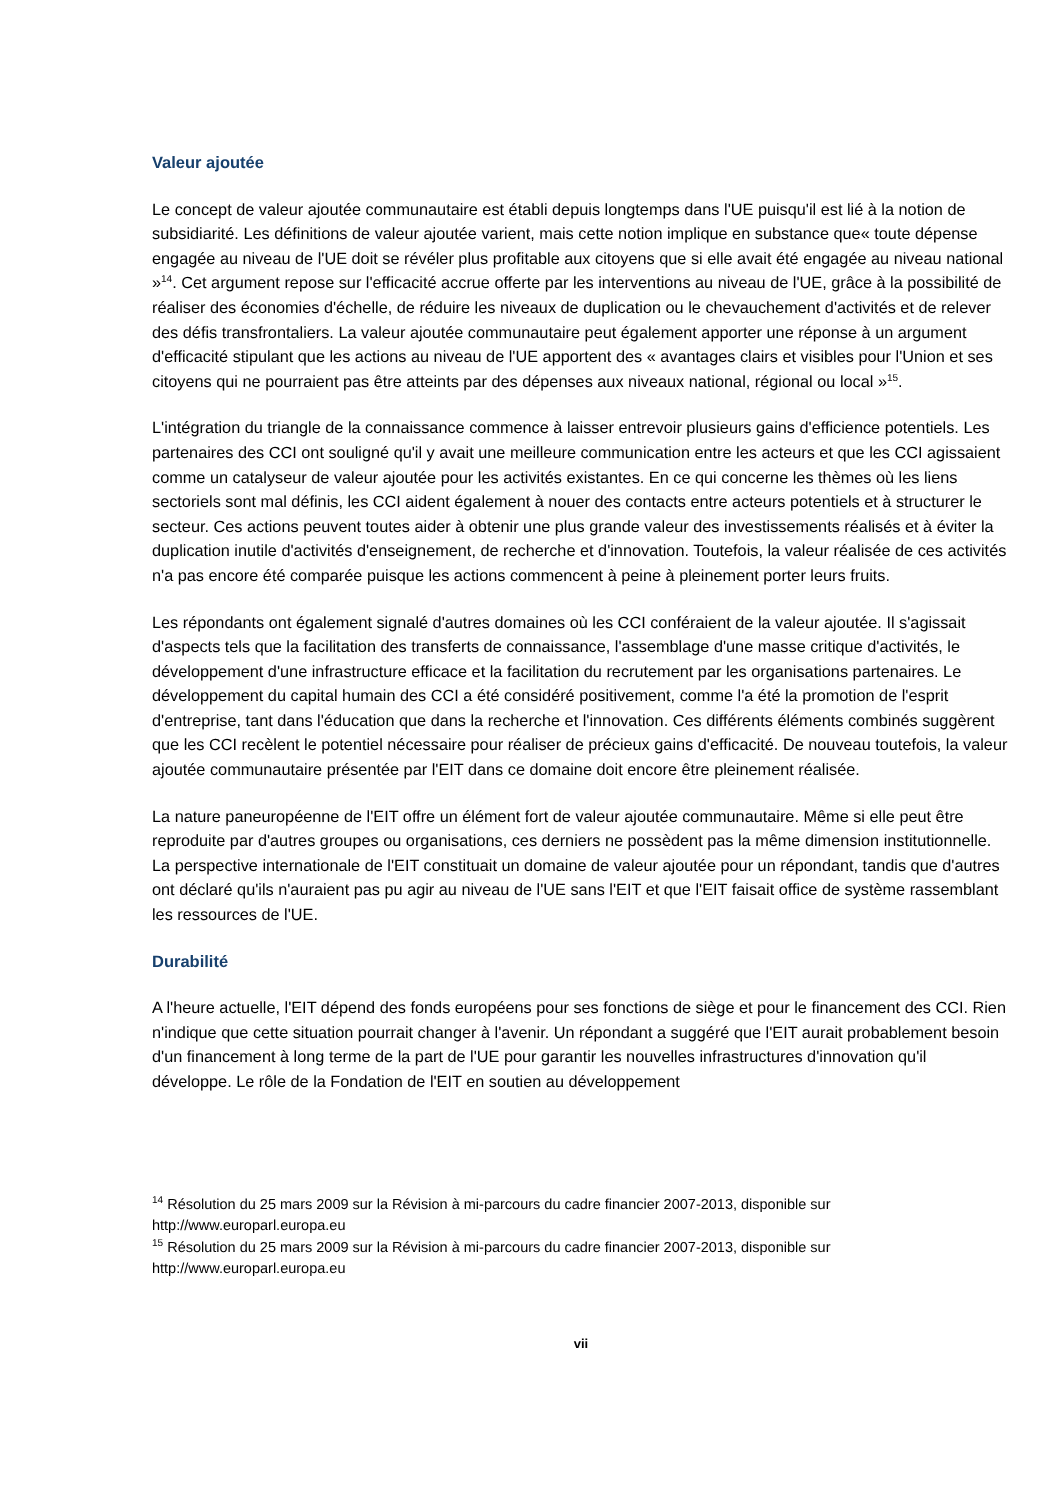Valeur ajoutée
Le concept de valeur ajoutée communautaire est établi depuis longtemps dans l'UE puisqu'il est lié à la notion de subsidiarité. Les définitions de valeur ajoutée varient, mais cette notion implique en substance que« toute dépense engagée au niveau de l'UE doit se révéler plus profitable aux citoyens que si elle avait été engagée au niveau national »<sup>14</sup>. Cet argument repose sur l'efficacité accrue offerte par les interventions au niveau de l'UE, grâce à la possibilité de réaliser des économies d'échelle, de réduire les niveaux de duplication ou le chevauchement d'activités et de relever des défis transfrontaliers. La valeur ajoutée communautaire peut également apporter une réponse à un argument d'efficacité stipulant que les actions au niveau de l'UE apportent des « avantages clairs et visibles pour l'Union et ses citoyens qui ne pourraient pas être atteints par des dépenses aux niveaux national, régional ou local »<sup>15</sup>.
L'intégration du triangle de la connaissance commence à laisser entrevoir plusieurs gains d'efficience potentiels. Les partenaires des CCI ont souligné qu'il y avait une meilleure communication entre les acteurs et que les CCI agissaient comme un catalyseur de valeur ajoutée pour les activités existantes. En ce qui concerne les thèmes où les liens sectoriels sont mal définis, les CCI aident également à nouer des contacts entre acteurs potentiels et à structurer le secteur. Ces actions peuvent toutes aider à obtenir une plus grande valeur des investissements réalisés et à éviter la duplication inutile d'activités d'enseignement, de recherche et d'innovation. Toutefois, la valeur réalisée de ces activités n'a pas encore été comparée puisque les actions commencent à peine à pleinement porter leurs fruits.
Les répondants ont également signalé d'autres domaines où les CCI conféraient de la valeur ajoutée. Il s'agissait d'aspects tels que la facilitation des transferts de connaissance, l'assemblage d'une masse critique d'activités, le développement d'une infrastructure efficace et la facilitation du recrutement par les organisations partenaires. Le développement du capital humain des CCI a été considéré positivement, comme l'a été la promotion de l'esprit d'entreprise, tant dans l'éducation que dans la recherche et l'innovation. Ces différents éléments combinés suggèrent que les CCI recèlent le potentiel nécessaire pour réaliser de précieux gains d'efficacité. De nouveau toutefois, la valeur ajoutée communautaire présentée par l'EIT dans ce domaine doit encore être pleinement réalisée.
La nature paneuropéenne de l'EIT offre un élément fort de valeur ajoutée communautaire. Même si elle peut être reproduite par d'autres groupes ou organisations, ces derniers ne possèdent pas la même dimension institutionnelle. La perspective internationale de l'EIT constituait un domaine de valeur ajoutée pour un répondant, tandis que d'autres ont déclaré qu'ils n'auraient pas pu agir au niveau de l'UE sans l'EIT et que l'EIT faisait office de système rassemblant les ressources de l'UE.
Durabilité
A l'heure actuelle, l'EIT dépend des fonds européens pour ses fonctions de siège et pour le financement des CCI. Rien n'indique que cette situation pourrait changer à l'avenir. Un répondant a suggéré que l'EIT aurait probablement besoin d'un financement à long terme de la part de l'UE pour garantir les nouvelles infrastructures d'innovation qu'il développe. Le rôle de la Fondation de l'EIT en soutien au développement
<sup>14</sup> Résolution du 25 mars 2009 sur la Révision à mi-parcours du cadre financier 2007-2013, disponible sur http://www.europarl.europa.eu
<sup>15</sup> Résolution du 25 mars 2009 sur la Révision à mi-parcours du cadre financier 2007-2013, disponible sur http://www.europarl.europa.eu
vii